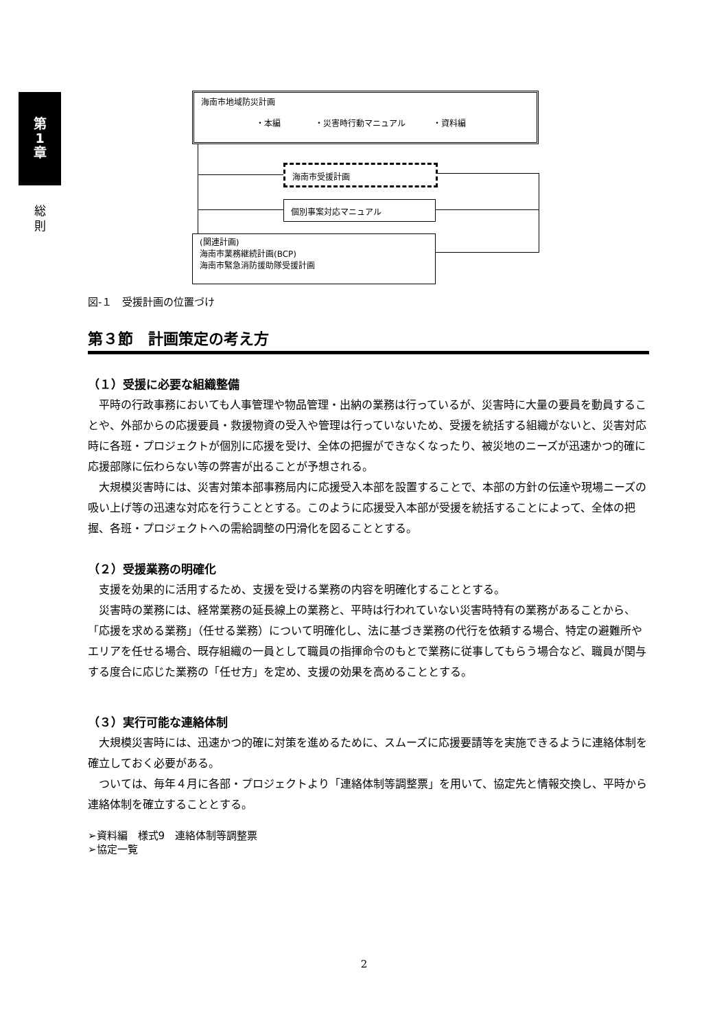第
1
章
総
則
海南市地域防災計画
・本編 ・災害時行動マニュアル ・資料編
海南市受援計画
個別事案対応マニュアル
(関連計画)
海南市業務継続計画(BCP)
海南市緊急消防援助隊受援計画
図-１　受援計画の位置づけ
第３節　計画策定の考え方
（１）受援に必要な組織整備
平時の行政事務においても人事管理や物品管理・出納の業務は行っているが、災害時に大量の要員を動員することや、外部からの応援要員・救援物資の受入や管理は行っていないため、受援を統括する組織がないと、災害対応時に各班・プロジェクトが個別に応援を受け、全体の把握ができなくなったり、被災地のニーズが迅速かつ的確に応援部隊に伝わらない等の弊害が出ることが予想される。
大規模災害時には、災害対策本部事務局内に応援受入本部を設置することで、本部の方針の伝達や現場ニーズの吸い上げ等の迅速な対応を行うこととする。このように応援受入本部が受援を統括することによって、全体の把握、各班・プロジェクトへの需給調整の円滑化を図ることとする。
（２）受援業務の明確化
支援を効果的に活用するため、支援を受ける業務の内容を明確化することとする。
災害時の業務には、経常業務の延長線上の業務と、平時は行われていない災害時特有の業務があることから、「応援を求める業務」（任せる業務）について明確化し、法に基づき業務の代行を依頼する場合、特定の避難所やエリアを任せる場合、既存組織の一員として職員の指揮命令のもとで業務に従事してもらう場合など、職員が関与する度合に応じた業務の「任せ方」を定め、支援の効果を高めることとする。
（３）実行可能な連絡体制
大規模災害時には、迅速かつ的確に対策を進めるために、スムーズに応援要請等を実施できるように連絡体制を確立しておく必要がある。
ついては、毎年４月に各部・プロジェクトより「連絡体制等調整票」を用いて、協定先と情報交換し、平時から連絡体制を確立することとする。
➢資料編　様式9　連絡体制等調整票
➢協定一覧
2